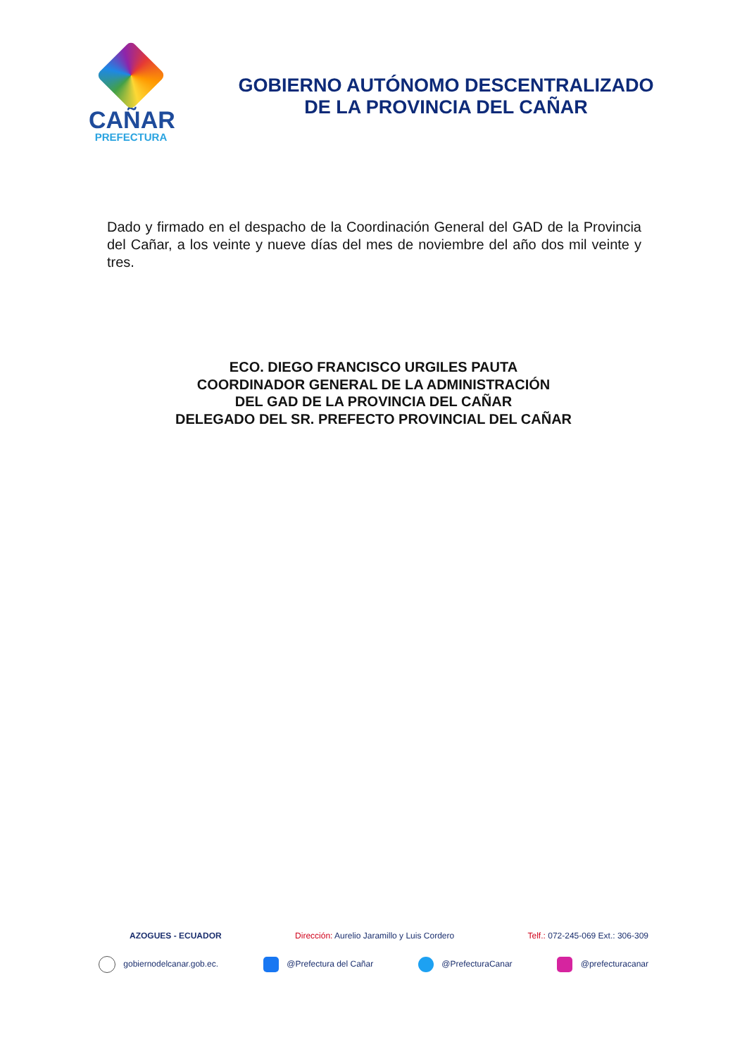CAÑAR
PREFECTURA
GOBIERNO AUTÓNOMO DESCENTRALIZADO
DE LA PROVINCIA DEL CAÑAR
Dado y firmado en el despacho de la Coordinación General del GAD de la Provincia del Cañar, a los veinte y nueve días del mes de noviembre del año dos mil veinte y tres.
ECO. DIEGO FRANCISCO URGILES PAUTA
COORDINADOR GENERAL DE LA ADMINISTRACIÓN
DEL GAD DE LA PROVINCIA DEL CAÑAR
DELEGADO DEL SR. PREFECTO PROVINCIAL DEL CAÑAR
AZOGUES - ECUADOR Dirección: Aurelio Jaramillo y Luis Cordero Telf.: 072-245-069 Ext.: 306-309
gobiernodelcanar.gob.ec. @Prefectura del Cañar @PrefecturaCanar @prefecturacanar